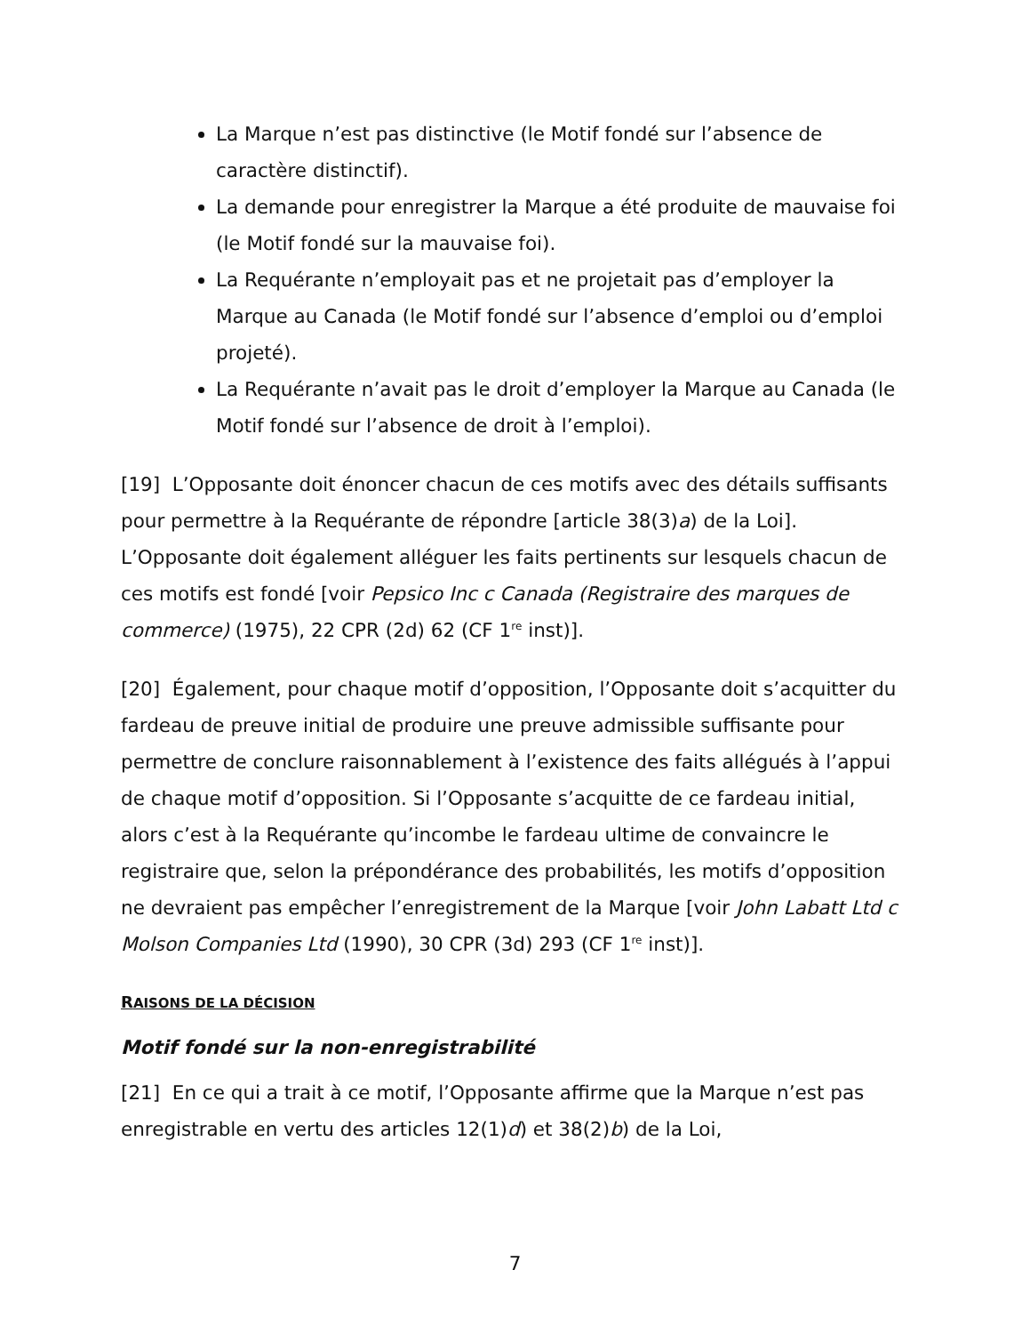La Marque n’est pas distinctive (le Motif fondé sur l’absence de caractère distinctif).
La demande pour enregistrer la Marque a été produite de mauvaise foi (le Motif fondé sur la mauvaise foi).
La Requérante n’employait pas et ne projetait pas d’employer la Marque au Canada (le Motif fondé sur l’absence d’emploi ou d’emploi projeté).
La Requérante n’avait pas le droit d’employer la Marque au Canada (le Motif fondé sur l’absence de droit à l’emploi).
[19] L’Opposante doit énoncer chacun de ces motifs avec des détails suffisants pour permettre à la Requérante de répondre [article 38(3)a) de la Loi]. L’Opposante doit également alléguer les faits pertinents sur lesquels chacun de ces motifs est fondé [voir Pepsico Inc c Canada (Registraire des marques de commerce) (1975), 22 CPR (2d) 62 (CF 1<sup>re</sup> inst)].
[20] Également, pour chaque motif d’opposition, l’Opposante doit s’acquitter du fardeau de preuve initial de produire une preuve admissible suffisante pour permettre de conclure raisonnablement à l’existence des faits allégués à l’appui de chaque motif d’opposition. Si l’Opposante s’acquitte de ce fardeau initial, alors c’est à la Requérante qu’incombe le fardeau ultime de convaincre le registraire que, selon la prépondérance des probabilités, les motifs d’opposition ne devraient pas empêcher l’enregistrement de la Marque [voir John Labatt Ltd c Molson Companies Ltd (1990), 30 CPR (3d) 293 (CF 1<sup>re</sup> inst)].
RAISONS DE LA DÉCISION
Motif fondé sur la non-enregistrabilité
[21] En ce qui a trait à ce motif, l’Opposante affirme que la Marque n’est pas enregistrable en vertu des articles 12(1)d) et 38(2)b) de la Loi,
7